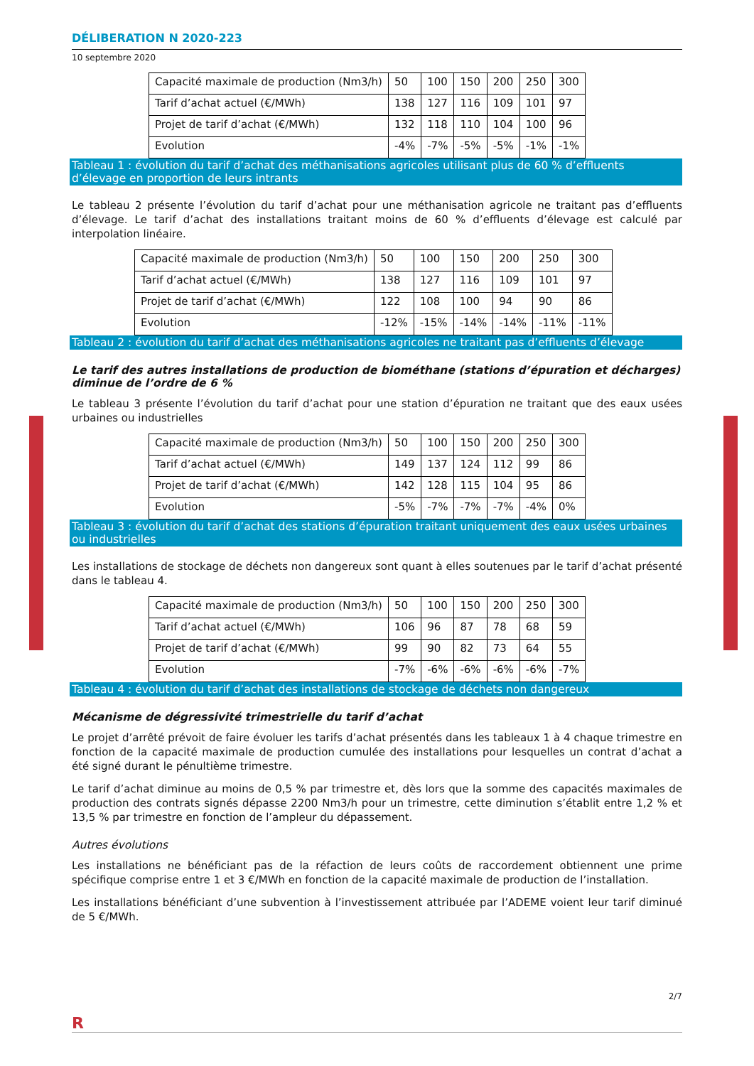DÉLIBERATION N 2020-223
10 septembre 2020
| Capacité maximale de production (Nm3/h) | 50 | 100 | 150 | 200 | 250 | 300 |
| Tarif d’achat actuel (€/MWh) | 138 | 127 | 116 | 109 | 101 | 97 |
| Projet de tarif d’achat (€/MWh) | 132 | 118 | 110 | 104 | 100 | 96 |
| Evolution | -4% | -7% | -5% | -5% | -1% | -1% |
Tableau 1 : évolution du tarif d’achat des méthanisations agricoles utilisant plus de 60 % d’effluents d’élevage en proportion de leurs intrants
Le tableau 2 présente l’évolution du tarif d’achat pour une méthanisation agricole ne traitant pas d’effluents d’élevage. Le tarif d’achat des installations traitant moins de 60 % d’effluents d’élevage est calculé par interpolation linéaire.
| Capacité maximale de production (Nm3/h) | 50 | 100 | 150 | 200 | 250 | 300 |
| Tarif d’achat actuel (€/MWh) | 138 | 127 | 116 | 109 | 101 | 97 |
| Projet de tarif d’achat (€/MWh) | 122 | 108 | 100 | 94 | 90 | 86 |
| Evolution | -12% | -15% | -14% | -14% | -11% | -11% |
Tableau 2 : évolution du tarif d’achat des méthanisations agricoles ne traitant pas d’effluents d’élevage
Le tarif des autres installations de production de biométhane (stations d’épuration et décharges) diminue de l’ordre de 6 %
Le tableau 3 présente l’évolution du tarif d’achat pour une station d’épuration ne traitant que des eaux usées urbaines ou industrielles
| Capacité maximale de production (Nm3/h) | 50 | 100 | 150 | 200 | 250 | 300 |
| Tarif d’achat actuel (€/MWh) | 149 | 137 | 124 | 112 | 99 | 86 |
| Projet de tarif d’achat (€/MWh) | 142 | 128 | 115 | 104 | 95 | 86 |
| Evolution | -5% | -7% | -7% | -7% | -4% | 0% |
Tableau 3 : évolution du tarif d’achat des stations d’épuration traitant uniquement des eaux usées urbaines ou industrielles
Les installations de stockage de déchets non dangereux sont quant à elles soutenues par le tarif d’achat présenté dans le tableau 4.
| Capacité maximale de production (Nm3/h) | 50 | 100 | 150 | 200 | 250 | 300 |
| Tarif d’achat actuel (€/MWh) | 106 | 96 | 87 | 78 | 68 | 59 |
| Projet de tarif d’achat (€/MWh) | 99 | 90 | 82 | 73 | 64 | 55 |
| Evolution | -7% | -6% | -6% | -6% | -6% | -7% |
Tableau 4 : évolution du tarif d’achat des installations de stockage de déchets non dangereux
Mécanisme de dégressivité trimestrielle du tarif d’achat
Le projet d’arrêté prévoit de faire évoluer les tarifs d’achat présentés dans les tableaux 1 à 4 chaque trimestre en fonction de la capacité maximale de production cumulée des installations pour lesquelles un contrat d’achat a été signé durant le pénultième trimestre.
Le tarif d’achat diminue au moins de 0,5 % par trimestre et, dès lors que la somme des capacités maximales de production des contrats signés dépasse 2200 Nm3/h pour un trimestre, cette diminution s’établit entre 1,2 % et 13,5 % par trimestre en fonction de l’ampleur du dépassement.
Autres évolutions
Les installations ne bénéficiant pas de la réfaction de leurs coûts de raccordement obtiennent une prime spécifique comprise entre 1 et 3 €/MWh en fonction de la capacité maximale de production de l’installation.
Les installations bénéficiant d’une subvention à l’investissement attribuée par l’ADEME voient leur tarif diminué de 5 €/MWh.
2/7
R